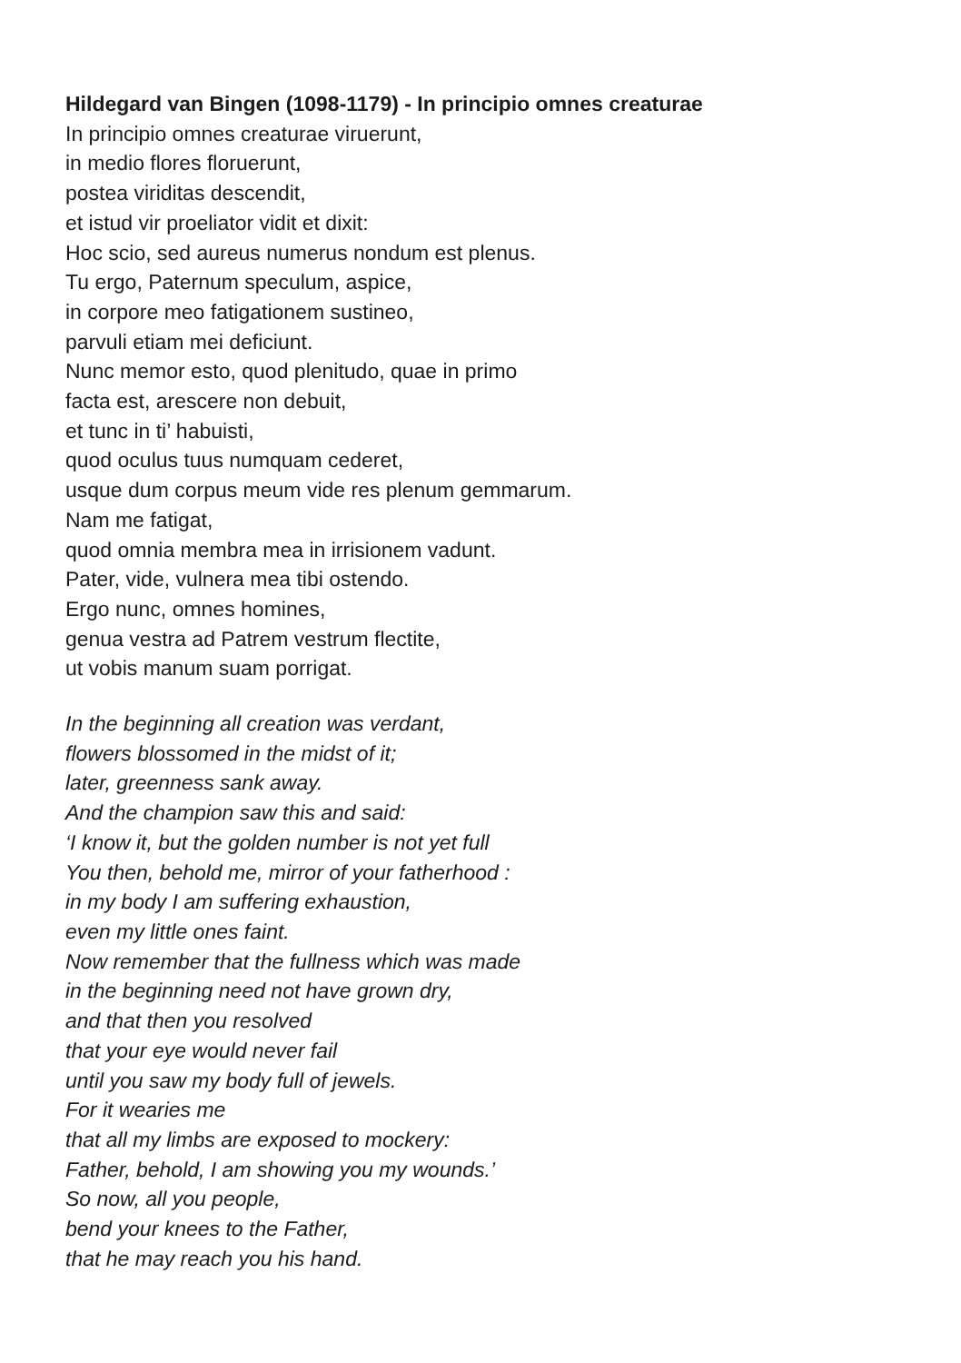Hildegard van Bingen (1098-1179) - In principio omnes creaturae
In principio omnes creaturae viruerunt,
in medio flores floruerunt,
postea viriditas descendit,
et istud vir proeliator vidit et dixit:
Hoc scio, sed aureus numerus nondum est plenus.
Tu ergo, Paternum speculum, aspice,
in corpore meo fatigationem sustineo,
parvuli etiam mei deficiunt.
Nunc memor esto, quod plenitudo, quae in primo
facta est, arescere non debuit,
et tunc in ti’ habuisti,
quod oculus tuus numquam cederet,
usque dum corpus meum vide res plenum gemmarum.
Nam me fatigat,
quod omnia membra mea in irrisionem vadunt.
Pater, vide, vulnera mea tibi ostendo.
Ergo nunc, omnes homines,
genua vestra ad Patrem vestrum flectite,
ut vobis manum suam porrigat.
In the beginning all creation was verdant,
flowers blossomed in the midst of it;
later, greenness sank away.
And the champion saw this and said:
‘I know it, but the golden number is not yet full
You then, behold me, mirror of your fatherhood :
in my body I am suffering exhaustion,
even my little ones faint.
Now remember that the fullness which was made
in the beginning need not have grown dry,
and that then you resolved
that your eye would never fail
until you saw my body full of jewels.
For it wearies me
that all my limbs are exposed to mockery:
Father, behold, I am showing you my wounds.’
So now, all you people,
bend your knees to the Father,
that he may reach you his hand.